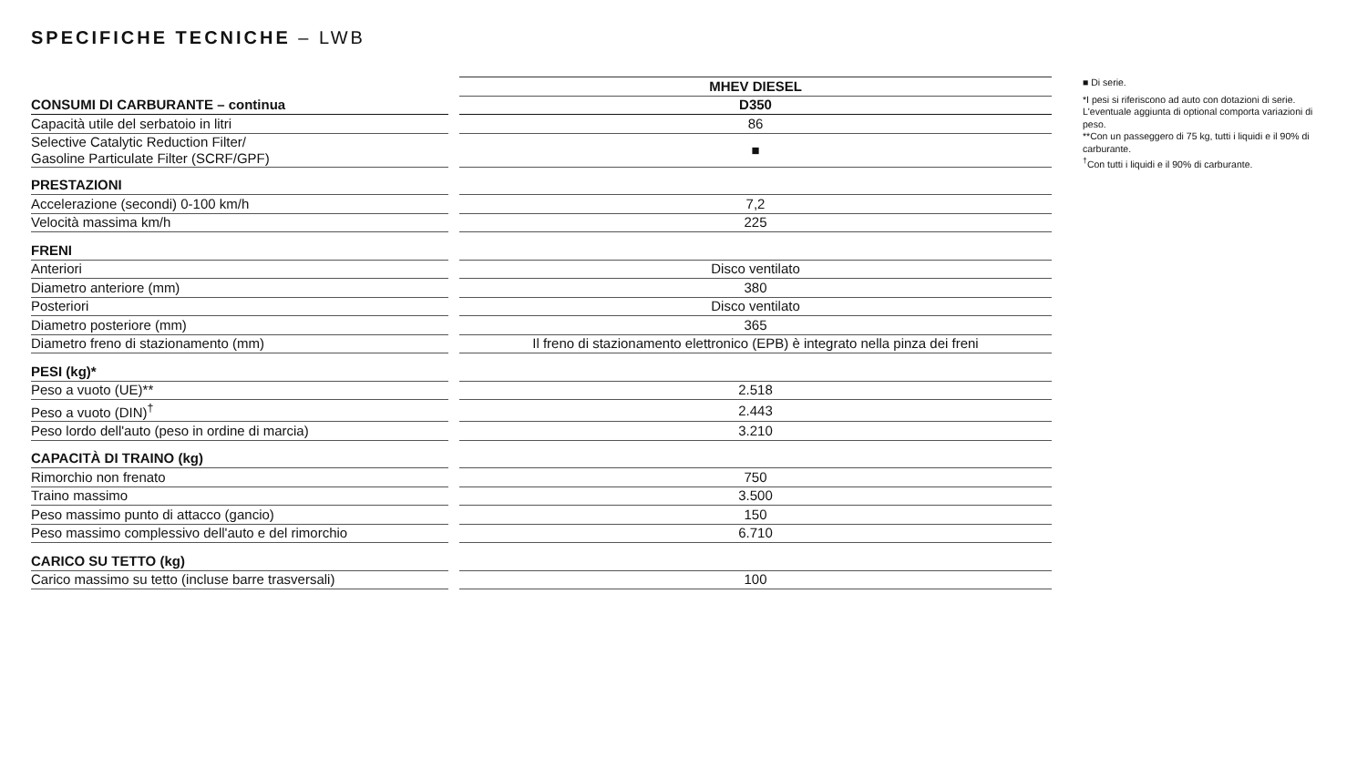SPECIFICHE TECNICHE – LWB
| | | MHEV DIESEL |
| CONSUMI DI CARBURANTE – continua | | D350 |
| Capacità utile del serbatoio in litri | | 86 |
| Selective Catalytic Reduction Filter/ Gasoline Particulate Filter (SCRF/GPF) | | ■ |
| PRESTAZIONI | | |
| Accelerazione (secondi) 0-100 km/h | | 7,2 |
| Velocità massima km/h | | 225 |
| FRENI | | |
| Anteriori | | Disco ventilato |
| Diametro anteriore (mm) | | 380 |
| Posteriori | | Disco ventilato |
| Diametro posteriore (mm) | | 365 |
| Diametro freno di stazionamento (mm) | | Il freno di stazionamento elettronico (EPB) è integrato nella pinza dei freni |
| PESI (kg)* | | |
| Peso a vuoto (UE)** | | 2.518 |
| Peso a vuoto (DIN)<sup>†</sup> | | 2.443 |
| Peso lordo dell'auto (peso in ordine di marcia) | | 3.210 |
| CAPACITÀ DI TRAINO (kg) | | |
| Rimorchio non frenato | | 750 |
| Traino massimo | | 3.500 |
| Peso massimo punto di attacco (gancio) | | 150 |
| Peso massimo complessivo dell'auto e del rimorchio | | 6.710 |
| CARICO SU TETTO (kg) | | |
| Carico massimo su tetto (incluse barre trasversali) | | 100 |
■ Di serie.
*I pesi si riferiscono ad auto con dotazioni di serie. L'eventuale aggiunta di optional comporta variazioni di peso.
**Con un passeggero di 75 kg, tutti i liquidi e il 90% di carburante.
<sup>†</sup> Con tutti i liquidi e il 90% di carburante.